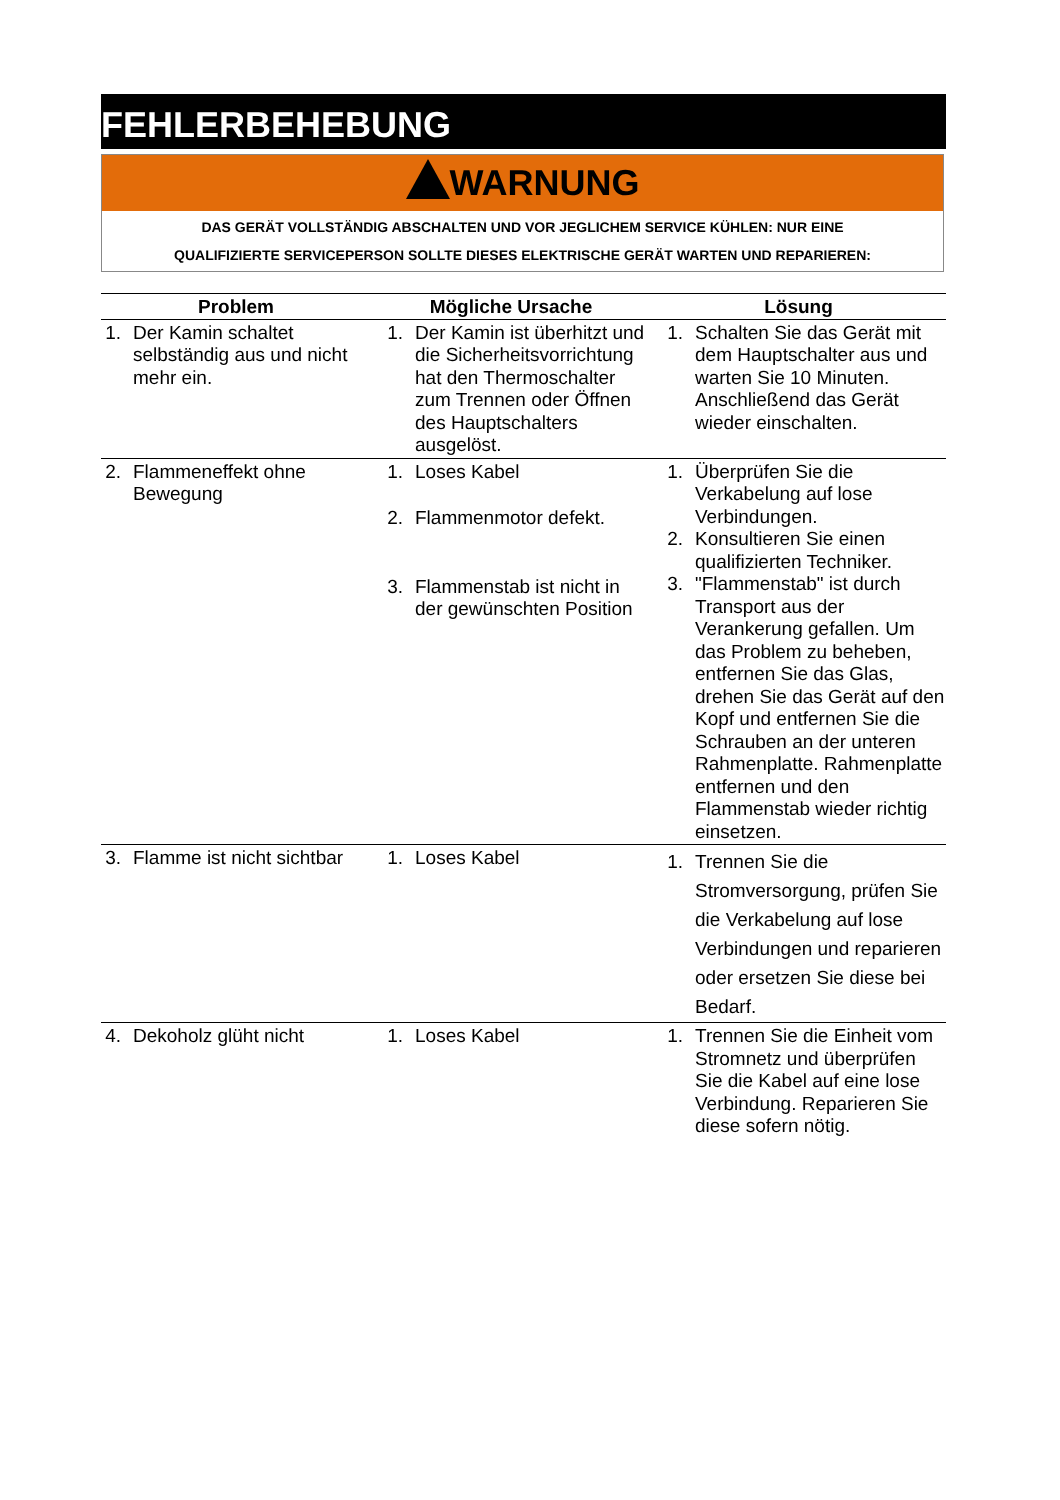FEHLERBEHEBUNG
WARNUNG
DAS GERÄT VOLLSTÄNDIG ABSCHALTEN UND VOR JEGLICHEM SERVICE KÜHLEN: NUR EINE
QUALIFIZIERTE SERVICEPERSON SOLLTE DIESES ELEKTRISCHE GERÄT WARTEN UND REPARIEREN:
| Problem | Mögliche Ursache | Lösung |
| --- | --- | --- |
| 1. Der Kamin schaltet selbständig aus und nicht mehr ein. | 1. Der Kamin ist überhitzt und die Sicherheitsvorrichtung hat den Thermoschalter zum Trennen oder Öffnen des Hauptschalters ausgelöst. | 1. Schalten Sie das Gerät mit dem Hauptschalter aus und warten Sie 10 Minuten. Anschließend das Gerät wieder einschalten. |
| 2. Flammeneffekt ohne Bewegung | 1. Loses Kabel 2. Flammenmotor defekt. 3. Flammenstab ist nicht in der gewünschten Position | 1. Überprüfen Sie die Verkabelung auf lose Verbindungen. 2. Konsultieren Sie einen qualifizierten Techniker. 3. "Flammenstab" ist durch Transport aus der Verankerung gefallen. Um das Problem zu beheben, entfernen Sie das Glas, drehen Sie das Gerät auf den Kopf und entfernen Sie die Schrauben an der unteren Rahmenplatte. Rahmenplatte entfernen und den Flammenstab wieder richtig einsetzen. |
| 3. Flamme ist nicht sichtbar | 1. Loses Kabel | 1. Trennen Sie die Stromversorgung, prüfen Sie die Verkabelung auf lose Verbindungen und reparieren oder ersetzen Sie diese bei Bedarf. |
| 4. Dekoholz glüht nicht | 1. Loses Kabel | 1. Trennen Sie die Einheit vom Stromnetz und überprüfen Sie die Kabel auf eine lose Verbindung. Reparieren Sie diese sofern nötig. |